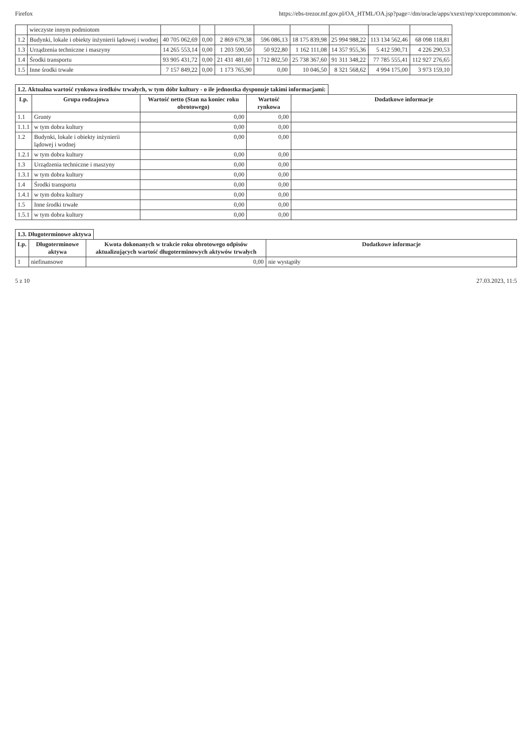Firefox https://ebs-trezor.mf.gov.pl/OA_HTML/OA.jsp?page=/dm/oracle/apps/xxext/rep/xxrepcommon/w.
| | wieczyste innym podmiotom | | | | | | | | |
| 1.2 | Budynki, lokale i obiekty inżynierii lądowej i wodnej | 40 705 062,69 | 0,00 | 2 869 679,38 | 596 086,13 | 18 175 839,98 | 25 994 988,22 | 113 134 562,46 | 68 098 118,81 |
| 1.3 | Urządzenia techniczne i maszyny | 14 265 553,14 | 0,00 | 1 203 590,50 | 50 922,80 | 1 162 111,08 | 14 357 955,36 | 5 412 590,71 | 4 226 290,53 |
| 1.4 | Środki transportu | 93 905 431,72 | 0,00 | 21 431 481,60 | 1 712 802,50 | 25 738 367,60 | 91 311 348,22 | 77 785 555,41 | 112 927 276,65 |
| 1.5 | Inne środki trwałe | 7 157 849,22 | 0,00 | 1 173 765,90 | 0,00 | 10 046,50 | 8 321 568,62 | 4 994 175,00 | 3 973 159,10 |
1.2. Aktualna wartość rynkowa środków trwałych, w tym dóbr kultury - o ile jednostka dysponuje takimi informacjami:
| Lp. | Grupa rodzajowa | Wartość netto (Stan na koniec roku obrotowego) | Wartość rynkowa | Dodatkowe informacje |
| --- | --- | --- | --- | --- |
| 1.1 | Grunty | 0,00 | 0,00 | |
| 1.1.1 | w tym dobra kultury | 0,00 | 0,00 | |
| 1.2 | Budynki, lokale i obiekty inżynierii lądowej i wodnej | 0,00 | 0,00 | |
| 1.2.1 | w tym dobra kultury | 0,00 | 0,00 | |
| 1.3 | Urządzenia techniczne i maszyny | 0,00 | 0,00 | |
| 1.3.1 | w tym dobra kultury | 0,00 | 0,00 | |
| 1.4 | Środki transportu | 0,00 | 0,00 | |
| 1.4.1 | w tym dobra kultury | 0,00 | 0,00 | |
| 1.5 | Inne środki trwałe | 0,00 | 0,00 | |
| 1.5.1 | w tym dobra kultury | 0,00 | 0,00 | |
1.3. Długoterminowe aktywa
| Lp. | Długoterminowe aktywa | Kwota dokonanych w trakcie roku obrotowego odpisów aktualizujących wartość długoterminowych aktywów trwałych | Dodatkowe informacje |
| --- | --- | --- | --- |
| 1 | niefinansowe | 0,00 | nie wystąpiły |
5 z 10 27.03.2023, 11:5